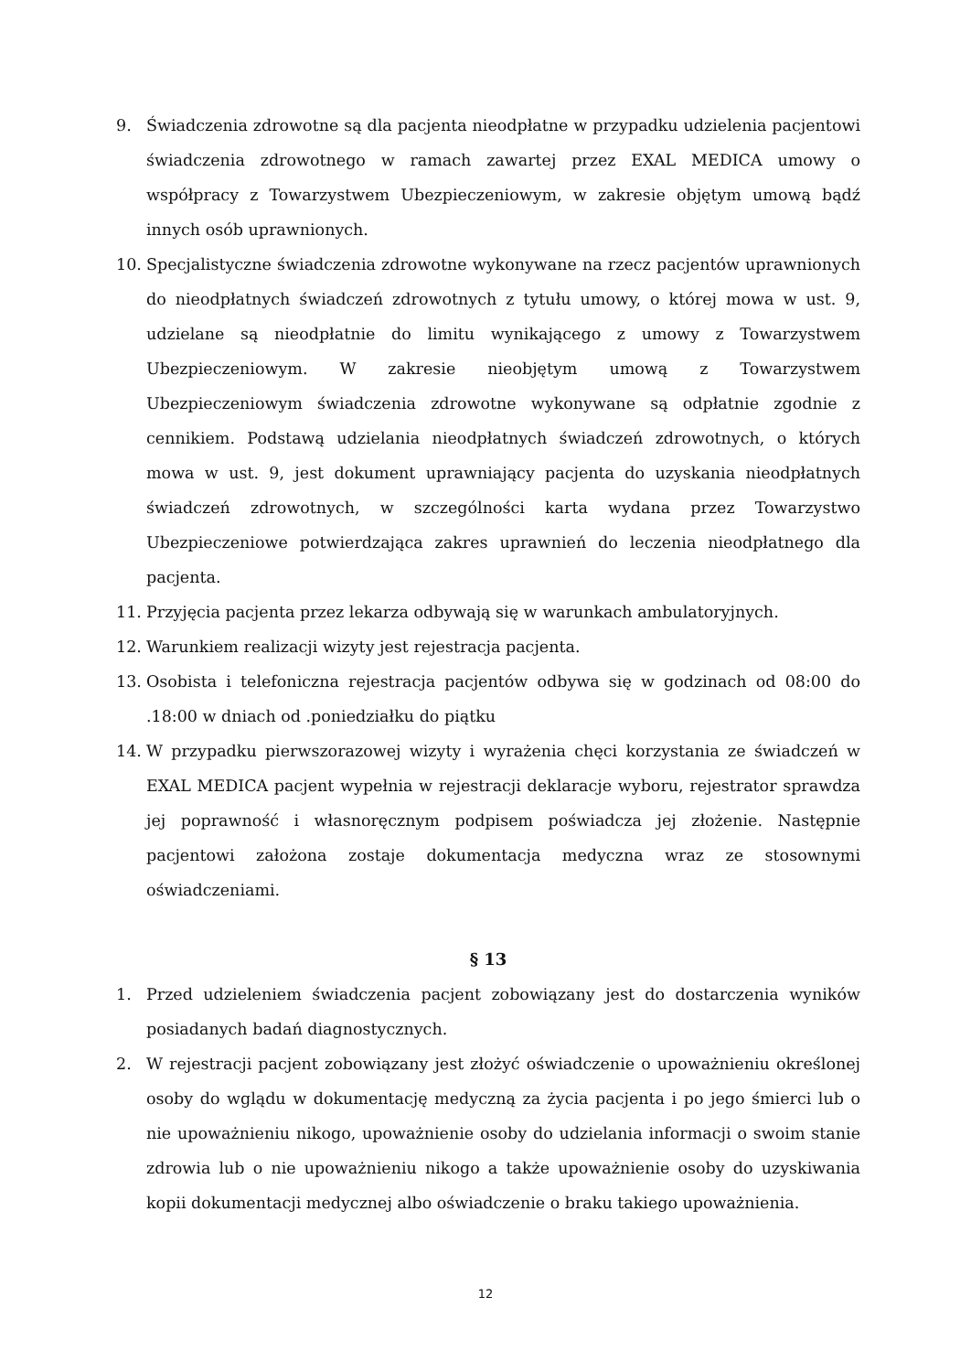9. Świadczenia zdrowotne są dla pacjenta nieodpłatne w przypadku udzielenia pacjentowi świadczenia zdrowotnego w ramach zawartej przez EXAL MEDICA umowy o współpracy z Towarzystwem Ubezpieczeniowym, w zakresie objętym umową bądź innych osób uprawnionych.
10. Specjalistyczne świadczenia zdrowotne wykonywane na rzecz pacjentów uprawnionych do nieodpłatnych świadczeń zdrowotnych z tytułu umowy, o której mowa w ust. 9, udzielane są nieodpłatnie do limitu wynikającego z umowy z Towarzystwem Ubezpieczeniowym. W zakresie nieobjętym umową z Towarzystwem Ubezpieczeniowym świadczenia zdrowotne wykonywane są odpłatnie zgodnie z cennikiem. Podstawą udzielania nieodpłatnych świadczeń zdrowotnych, o których mowa w ust. 9, jest dokument uprawniający pacjenta do uzyskania nieodpłatnych świadczeń zdrowotnych, w szczególności karta wydana przez Towarzystwo Ubezpieczeniowe potwierdzająca zakres uprawnień do leczenia nieodpłatnego dla pacjenta.
11. Przyjęcia pacjenta przez lekarza odbywają się w warunkach ambulatoryjnych.
12. Warunkiem realizacji wizyty jest rejestracja pacjenta.
13. Osobista i telefoniczna rejestracja pacjentów odbywa się w godzinach od 08:00 do .18:00 w dniach od .poniedziałku do piątku
14. W przypadku pierwszorazowej wizyty i wyrażenia chęci korzystania ze świadczeń w EXAL MEDICA pacjent wypełnia w rejestracji deklaracje wyboru, rejestrator sprawdza jej poprawność i własnoręcznym podpisem poświadcza jej złożenie. Następnie pacjentowi założona zostaje dokumentacja medyczna wraz ze stosownymi oświadczeniami.
§ 13
1. Przed udzieleniem świadczenia pacjent zobowiązany jest do dostarczenia wyników posiadanych badań diagnostycznych.
2. W rejestracji pacjent zobowiązany jest złożyć oświadczenie o upoważnieniu określonej osoby do wglądu w dokumentację medyczną za życia pacjenta i po jego śmierci lub o nie upoważnieniu nikogo, upoważnienie osoby do udzielania informacji o swoim stanie zdrowia lub o nie upoważnieniu nikogo a także upoważnienie osoby do uzyskiwania kopii dokumentacji medycznej albo oświadczenie o braku takiego upoważnienia.
12